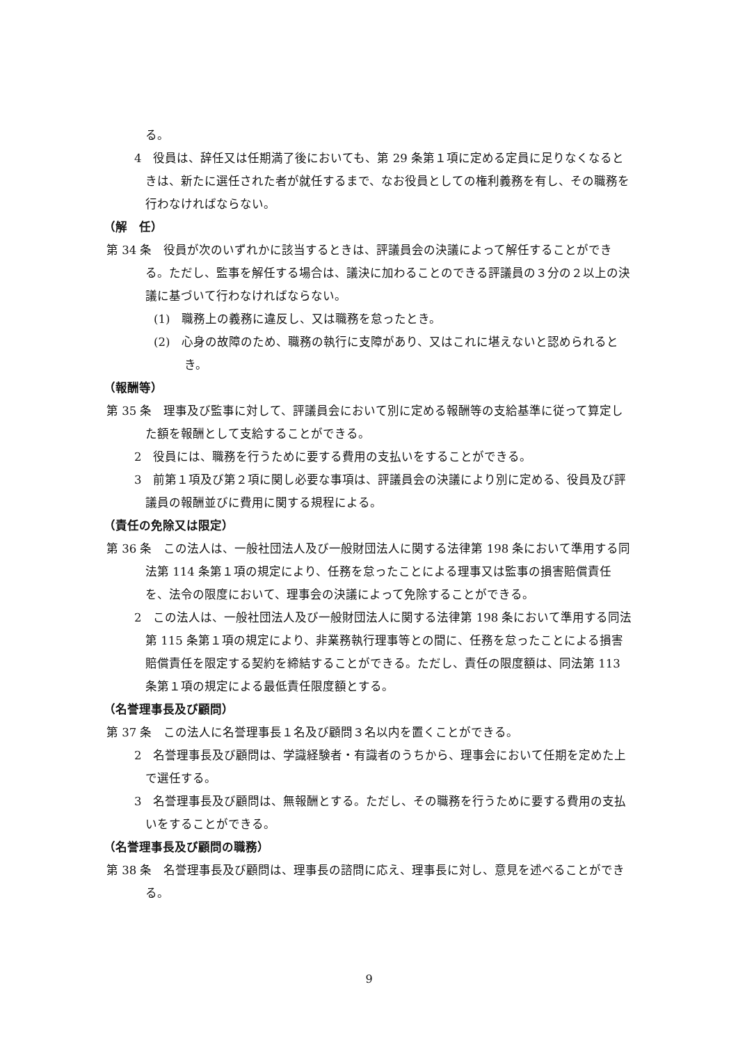る。
4　役員は、辞任又は任期満了後においても、第 29 条第１項に定める定員に足りなくなるときは、新たに選任された者が就任するまで、なお役員としての権利義務を有し、その職務を行わなければならない。
（解　任）
第 34 条　役員が次のいずれかに該当するときは、評議員会の決議によって解任することができる。ただし、監事を解任する場合は、議決に加わることのできる評議員の３分の２以上の決議に基づいて行わなければならない。
(1)　職務上の義務に違反し、又は職務を怠ったとき。
(2)　心身の故障のため、職務の執行に支障があり、又はこれに堪えないと認められるとき。
（報酬等）
第 35 条　理事及び監事に対して、評議員会において別に定める報酬等の支給基準に従って算定した額を報酬として支給することができる。
2　役員には、職務を行うために要する費用の支払いをすることができる。
3　前第１項及び第２項に関し必要な事項は、評議員会の決議により別に定める、役員及び評議員の報酬並びに費用に関する規程による。
（責任の免除又は限定）
第 36 条　この法人は、一般社団法人及び一般財団法人に関する法律第 198 条において準用する同法第 114 条第１項の規定により、任務を怠ったことによる理事又は監事の損害賠償責任を、法令の限度において、理事会の決議によって免除することができる。
2　この法人は、一般社団法人及び一般財団法人に関する法律第 198 条において準用する同法第 115 条第１項の規定により、非業務執行理事等との間に、任務を怠ったことによる損害賠償責任を限定する契約を締結することができる。ただし、責任の限度額は、同法第 113 条第１項の規定による最低責任限度額とする。
（名誉理事長及び顧問）
第 37 条　この法人に名誉理事長１名及び顧問３名以内を置くことができる。
2　名誉理事長及び顧問は、学識経験者・有識者のうちから、理事会において任期を定めた上で選任する。
3　名誉理事長及び顧問は、無報酬とする。ただし、その職務を行うために要する費用の支払いをすることができる。
（名誉理事長及び顧問の職務）
第 38 条　名誉理事長及び顧問は、理事長の諮問に応え、理事長に対し、意見を述べることができる。
9